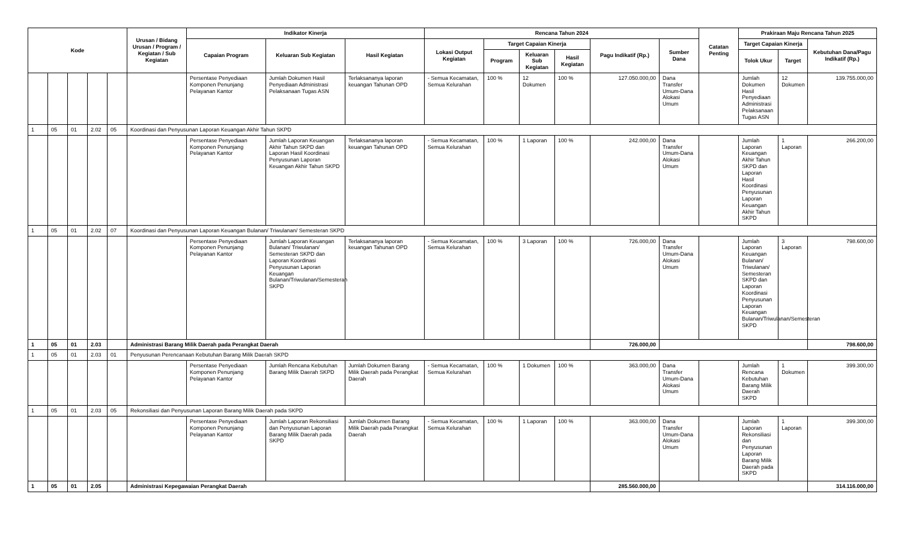| Kode | | | | | Urusan / Bidang Urusan / Program / Kegiatan / Sub Kegiatan | Indikator Kinerja | | | Rencana Tahun 2024 | | | | | | Catatan Penting | Prakiraan Maju Rencana Tahun 2025 | | |
| --- | --- | --- | --- | --- | --- | --- | --- | --- | --- | --- | --- | --- | --- | --- | --- | --- | --- | --- |
| | | | | | | Capaian Program | Keluaran Sub Kegiatan | Hasil Kegiatan | Lokasi Output Kegiatan | Target Capaian Kinerja | | | Pagu Indikatif (Rp.) | Sumber Dana | | Target Capaian Kinerja | | Kebutuhan Dana/Pagu Indikatif (Rp.) |
| | | | | | | | | | | Program | Keluaran Sub Kegiatan | Hasil Kegiatan | | | | Tolok Ukur | Target | |
| | | | | | | Persentase Penyediaan Komponen Penunjang Pelayanan Kantor | Jumlah Dokumen Hasil Penyediaan Administrasi Pelaksanaan Tugas ASN | Terlaksananya laporan keuangan Tahunan OPD | - Semua Kecamatan, Semua Kelurahan | 100 % | 12 Dokumen | 100 % | 127.050.000,00 | Dana Transfer Umum-Dana Alokasi Umum | | Jumlah Dokumen Hasil Penyediaan Administrasi Pelaksanaan Tugas ASN | 12 Dokumen | 139.755.000,00 |
| 1 | 05 | 01 | 2.02 | 05 | Koordinasi dan Penyusunan Laporan Keuangan Akhir Tahun SKPD | | | | | | | | | | | | | |
| | | | | | | Persentase Penyediaan Komponen Penunjang Pelayanan Kantor | Jumlah Laporan Keuangan Akhir Tahun SKPD dan Laporan Hasil Koordinasi Penyusunan Laporan Keuangan Akhir Tahun SKPD | Terlaksananya laporan keuangan Tahunan OPD | - Semua Kecamatan, Semua Kelurahan | 100 % | 1 Laporan | 100 % | 242.000,00 | Dana Transfer Umum-Dana Alokasi Umum | | Jumlah Laporan Keuangan Akhir Tahun SKPD dan Laporan Hasil Koordinasi Penyusunan Laporan Keuangan Akhir Tahun SKPD | 1 Laporan | 266.200,00 |
| 1 | 05 | 01 | 2.02 | 07 | Koordinasi dan Penyusunan Laporan Keuangan Bulanan/ Triwulanan/ Semesteran SKPD | | | | | | | | | | | | | |
| | | | | | | Persentase Penyediaan Komponen Penunjang Pelayanan Kantor | Jumlah Laporan Keuangan Bulanan/ Triwulanan/ Semesteran SKPD dan Laporan Koordinasi Penyusunan Laporan Keuangan Bulanan/Triwulanan/Semesteran SKPD | Terlaksananya laporan keuangan Tahunan OPD | - Semua Kecamatan, Semua Kelurahan | 100 % | 3 Laporan | 100 % | 726.000,00 | Dana Transfer Umum-Dana Alokasi Umum | | Jumlah Laporan Keuangan Bulanan/ Triwulanan/ Semesteran SKPD dan Laporan Koordinasi Penyusunan Laporan Keuangan Bulanan/Triwulanan/Semesteran SKPD | 3 Laporan | 798.600,00 |
| 1 | 05 | 01 | 2.03 | | Administrasi Barang Milik Daerah pada Perangkat Daerah | | | | | | | | 726.000,00 | | | | | 798.600,00 |
| 1 | 05 | 01 | 2.03 | 01 | Penyusunan Perencanaan Kebutuhan Barang Milik Daerah SKPD | | | | | | | | | | | | | |
| | | | | | | Persentase Penyediaan Komponen Penunjang Pelayanan Kantor | Jumlah Rencana Kebutuhan Barang Milik Daerah SKPD | Jumlah Dokumen Barang Milik Daerah pada Perangkat Daerah | - Semua Kecamatan, Semua Kelurahan | 100 % | 1 Dokumen | 100 % | 363.000,00 | Dana Transfer Umum-Dana Alokasi Umum | | Jumlah Rencana Kebutuhan Barang Milik Daerah SKPD | 1 Dokumen | 399.300,00 |
| 1 | 05 | 01 | 2.03 | 05 | Rekonsiliasi dan Penyusunan Laporan Barang Milik Daerah pada SKPD | | | | | | | | | | | | | |
| | | | | | | Persentase Penyediaan Komponen Penunjang Pelayanan Kantor | Jumlah Laporan Rekonsiliasi dan Penyusunan Laporan Barang Milik Daerah pada SKPD | Jumlah Dokumen Barang Milik Daerah pada Perangkat Daerah | - Semua Kecamatan, Semua Kelurahan | 100 % | 1 Laporan | 100 % | 363.000,00 | Dana Transfer Umum-Dana Alokasi Umum | | Jumlah Laporan Rekonsiliasi dan Penyusunan Laporan Barang Milik Daerah pada SKPD | 1 Laporan | 399.300,00 |
| 1 | 05 | 01 | 2.05 | | Administrasi Kepegawaian Perangkat Daerah | | | | | | | | 285.560.000,00 | | | | | 314.116.000,00 |